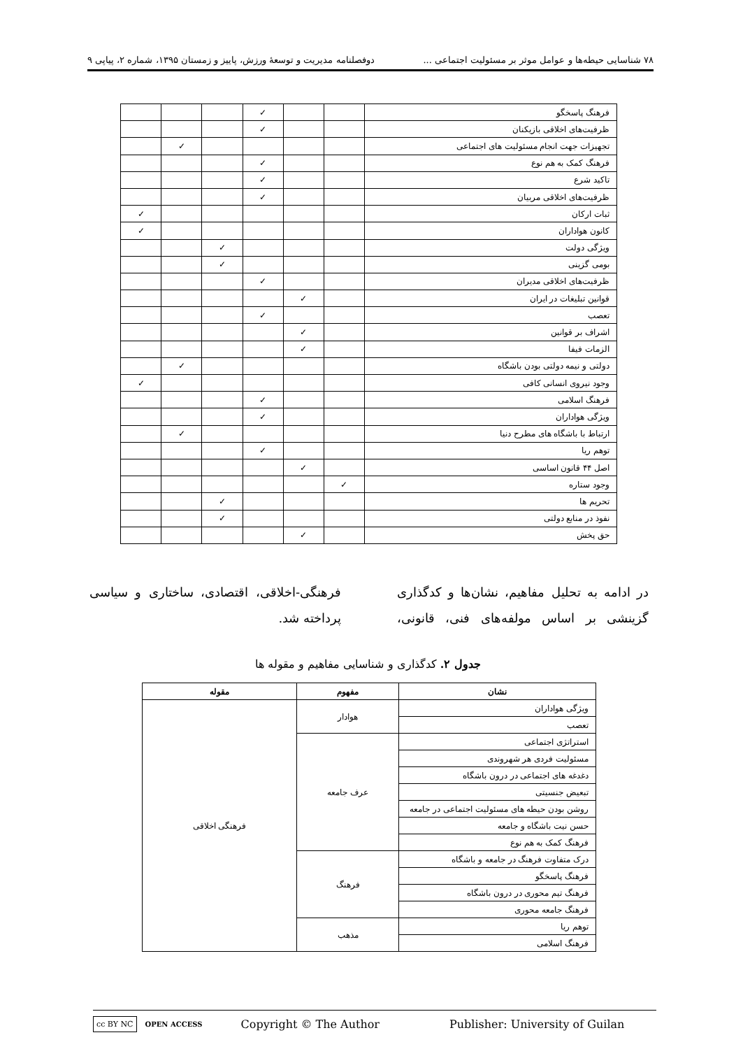۷۸ شناسایی حیطه‌ها و عوامل موثر بر مسئولیت اجتماعی ... دوفصلنامه مدیریت و توسعهٔ ورزش، پاییز و زمستان ۱۳۹۵، شماره ۲، پیاپی ۹
| فرهنگ پاسخگو | | | ✓ | | | |
| ظرفیت‌های اخلاقی بازیکنان | | | ✓ | | | |
| تجهیزات جهت انجام مسئولیت های اجتماعی | | | | | ✓ | |
| فرهنگ کمک به هم نوع | | | ✓ | | | |
| تاکید شرع | | | ✓ | | | |
| ظرفیت‌های اخلاقی مربیان | | | ✓ | | | |
| ثبات ارکان | | | | | | ✓ |
| کانون هواداران | | | | | | ✓ |
| ویژگی دولت | | | | ✓ | | |
| بومی گزینی | | | | ✓ | | |
| ظرفیت‌های اخلاقی مدیران | | | ✓ | | | |
| قوانین تبلیغات در ایران | | ✓ | | | | |
| تعصب | | | ✓ | | | |
| اشراف بر قوانین | | ✓ | | | | |
| الزمات فیفا | | ✓ | | | | |
| دولتی و نیمه دولتی بودن باشگاه | | | | | ✓ | |
| وجود نیروی انسانی کافی | | | | | | ✓ |
| فرهنگ اسلامی | | | ✓ | | | |
| ویژگی هواداران | | | ✓ | | | |
| ارتباط با باشگاه های مطرح دنیا | | | | | ✓ | |
| توهم ریا | | | ✓ | | | |
| اصل ۴۴ قانون اساسی | | ✓ | | | | |
| وجود ستاره | ✓ | | | | | |
| تحریم ها | | | | ✓ | | |
| نفوذ در منابع دولتی | | | | ✓ | | |
| حق پخش | | ✓ | | | | |
در ادامه به تحلیل مفاهیم، نشان‌ها و کدگذاری گزینشی بر اساس مولفه‌های فنی، قانونی، فرهنگی-اخلاقی، اقتصادی، ساختاری و سیاسی پرداخته شد.
جدول ۲. کدگذاری و شناسایی مفاهیم و مقوله ها
| نشان | مفهوم | مقوله |
| --- | --- | --- |
| ویژگی هواداران | هوادار | فرهنگی اخلاقی |
| تعصب | | |
| استراتژی اجتماعی | عرف جامعه | |
| مسئولیت فردی هر شهروندی | | |
| دغدغه های اجتماعی در درون باشگاه | | |
| تبعیض جنسیتی | | |
| روشن بودن حیطه های مسئولیت اجتماعی در جامعه | | |
| حسن نیت باشگاه و جامعه | | |
| فرهنگ کمک به هم نوع | | |
| درک متفاوت فرهنگ در جامعه و باشگاه | فرهنگ | |
| فرهنگ پاسخگو | | |
| فرهنگ تیم محوری در درون باشگاه | | |
| فرهنگ جامعه محوری | | |
| توهم ریا | مذهب | |
| فرهنگ اسلامی | | |
cc BY NC OPEN ACCESS Copyright © The Author Publisher: University of Guilan